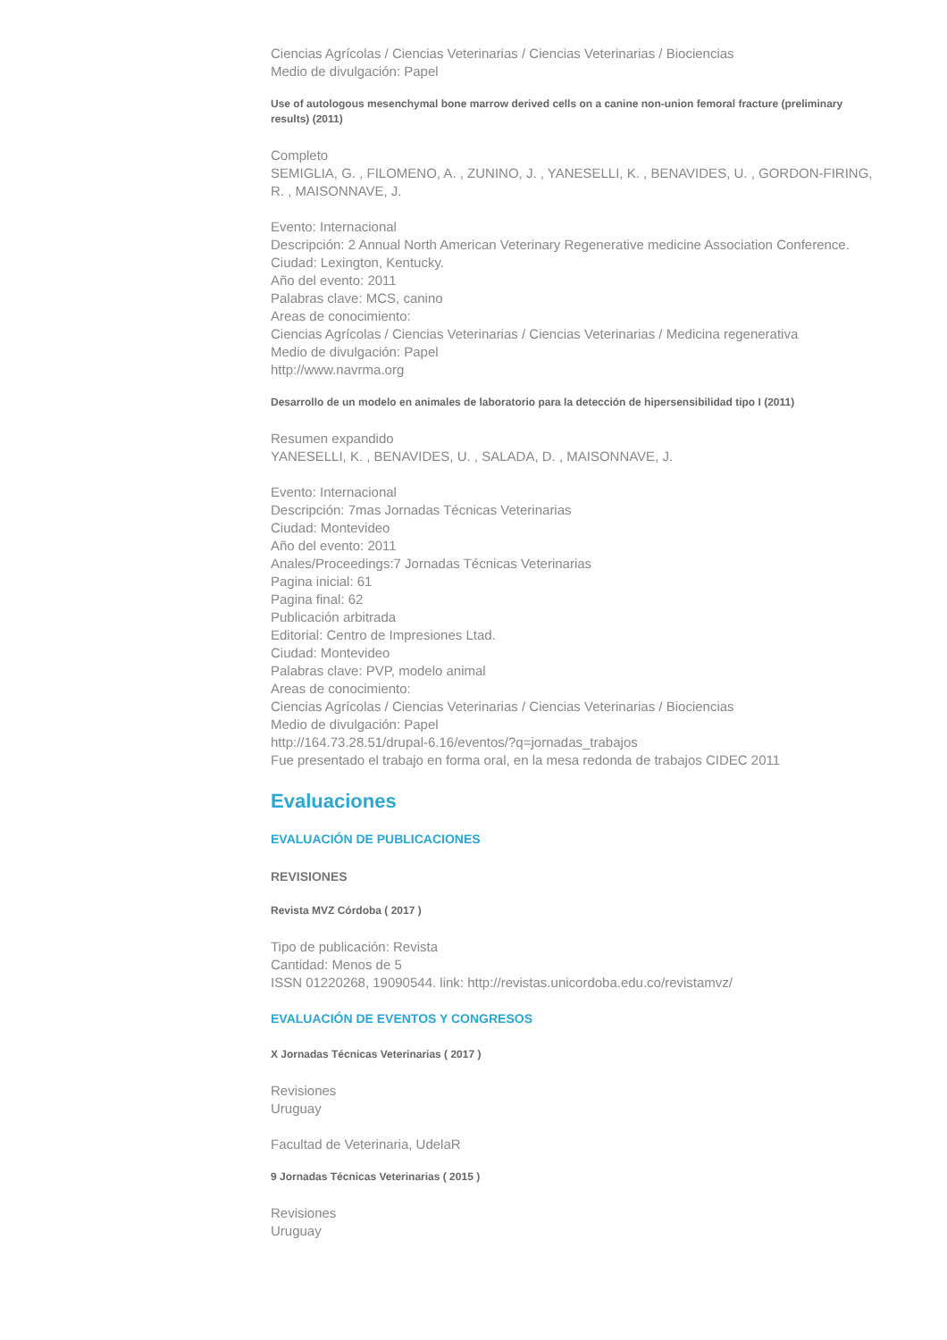Ciencias Agrícolas / Ciencias Veterinarias / Ciencias Veterinarias / Biociencias
Medio de divulgación: Papel
Use of autologous mesenchymal bone marrow derived cells on a canine non-union femoral fracture (preliminary results) (2011)
Completo
SEMIGLIA, G. , FILOMENO, A. , ZUNINO, J. , YANESELLI, K. , BENAVIDES, U. , GORDON-FIRING, R. , MAISONNAVE, J.
Evento: Internacional
Descripción: 2 Annual North American Veterinary Regenerative medicine Association Conference.
Ciudad: Lexington, Kentucky.
Año del evento: 2011
Palabras clave: MCS, canino
Areas de conocimiento:
Ciencias Agrícolas / Ciencias Veterinarias / Ciencias Veterinarias / Medicina regenerativa
Medio de divulgación: Papel
http://www.navrma.org
Desarrollo de un modelo en animales de laboratorio para la detección de hipersensibilidad tipo I (2011)
Resumen expandido
YANESELLI, K. , BENAVIDES, U. , SALADA, D. , MAISONNAVE, J.
Evento: Internacional
Descripción: 7mas Jornadas Técnicas Veterinarias
Ciudad: Montevideo
Año del evento: 2011
Anales/Proceedings:7 Jornadas Técnicas Veterinarias
Pagina inicial: 61
Pagina final: 62
Publicación arbitrada
Editorial: Centro de Impresiones Ltad.
Ciudad: Montevideo
Palabras clave: PVP, modelo animal
Areas de conocimiento:
Ciencias Agrícolas / Ciencias Veterinarias / Ciencias Veterinarias / Biociencias
Medio de divulgación: Papel
http://164.73.28.51/drupal-6.16/eventos/?q=jornadas_trabajos
Fue presentado el trabajo en forma oral, en la mesa redonda de trabajos CIDEC 2011
Evaluaciones
EVALUACIÓN DE PUBLICACIONES
REVISIONES
Revista MVZ Córdoba ( 2017 )
Tipo de publicación: Revista
Cantidad: Menos de 5
ISSN 01220268, 19090544. link: http://revistas.unicordoba.edu.co/revistamvz/
EVALUACIÓN DE EVENTOS Y CONGRESOS
X Jornadas Técnicas Veterinarias ( 2017 )
Revisiones
Uruguay
Facultad de Veterinaria, UdelaR
9 Jornadas Técnicas Veterinarias ( 2015 )
Revisiones
Uruguay